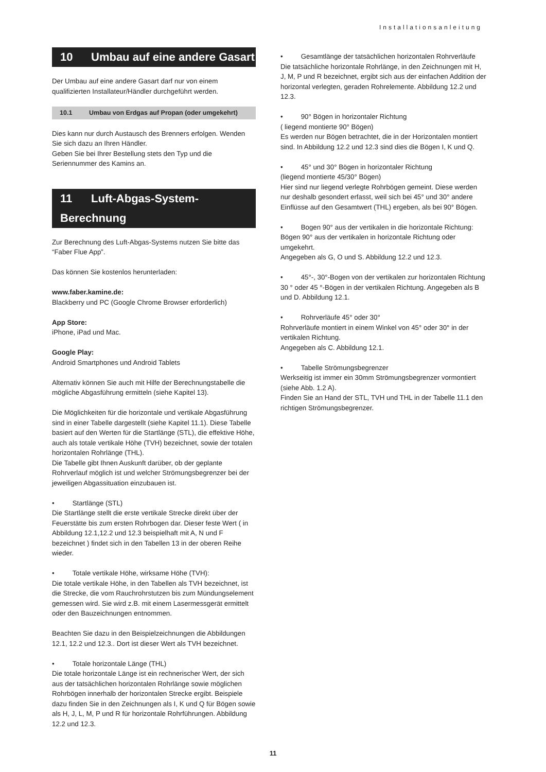Installationsanleitung
10 Umbau auf eine andere Gasart
Der Umbau auf eine andere Gasart darf nur von einem qualifizierten Installateur/Händler durchgeführt werden.
10.1 Umbau von Erdgas auf Propan (oder umgekehrt)
Dies kann nur durch Austausch des Brenners erfolgen. Wenden Sie sich dazu an Ihren Händler.
Geben Sie bei Ihrer Bestellung stets den Typ und die Seriennummer des Kamins an.
11 Luft-Abgas-System-Berechnung
Zur Berechnung des Luft-Abgas-Systems nutzen Sie bitte das “Faber Flue App”.
Das können Sie kostenlos herunterladen:
www.faber.kamine.de:
Blackberry und PC (Google Chrome Browser erforderlich)
App Store:
iPhone, iPad und Mac.
Google Play:
Android Smartphones und Android Tablets
Alternativ können Sie auch mit Hilfe der Berechnungstabelle die mögliche Abgasführung ermitteln (siehe Kapitel 13).
Die Möglichkeiten für die horizontale und vertikale Abgasführung sind in einer Tabelle dargestellt (siehe Kapitel 11.1). Diese Tabelle basiert auf den Werten für die Startlänge (STL), die effektive Höhe, auch als totale vertikale Höhe (TVH) bezeichnet, sowie der totalen horizontalen Rohrlänge (THL).
Die Tabelle gibt Ihnen Auskunft darüber, ob der geplante Rohrverlauf möglich ist und welcher Strömungsbegrenzer bei der jeweiligen Abgassituation einzubauen ist.
• Startlänge (STL)
Die Startlänge stellt die erste vertikale Strecke direkt über der Feuerstätte bis zum ersten Rohrbogen dar. Dieser feste Wert ( in Abbildung 12.1,12.2 und 12.3 beispielhaft mit A, N und F bezeichnet ) findet sich in den Tabellen 13 in der oberen Reihe wieder.
• Totale vertikale Höhe, wirksame Höhe (TVH):
Die totale vertikale Höhe, in den Tabellen als TVH bezeichnet, ist die Strecke, die vom Rauchrohrstutzen bis zum Mündungselement gemessen wird. Sie wird z.B. mit einem Lasermessgerät ermittelt oder den Bauzeichnungen entnommen.
Beachten Sie dazu in den Beispielzeichnungen die Abbildungen 12.1, 12.2 und 12.3.. Dort ist dieser Wert als TVH bezeichnet.
• Totale horizontale Länge (THL)
Die totale horizontale Länge ist ein rechnerischer Wert, der sich aus der tatsächlichen horizontalen Rohrlänge sowie möglichen Rohrbögen innerhalb der horizontalen Strecke ergibt. Beispiele dazu finden Sie in den Zeichnungen als I, K und Q für Bögen sowie als H, J, L, M, P und R für horizontale Rohrführungen. Abbildung 12.2 und 12.3.
• Gesamtlänge der tatsächlichen horizontalen Rohrverläufe
Die tatsächliche horizontale Rohrlänge, in den Zeichnungen mit H, J, M, P und R bezeichnet, ergibt sich aus der einfachen Addition der horizontal verlegten, geraden Rohrelemente. Abbildung 12.2 und 12.3.
• 90° Bögen in horizontaler Richtung
( liegend montierte 90° Bögen)
Es werden nur Bögen betrachtet, die in der Horizontalen montiert sind. In Abbildung 12.2 und 12.3 sind dies die Bögen I, K und Q.
• 45° und 30° Bögen in horizontaler Richtung
(liegend montierte 45/30° Bögen)
Hier sind nur liegend verlegte Rohrbögen gemeint. Diese werden nur deshalb gesondert erfasst, weil sich bei 45° und 30° andere Einflüsse auf den Gesamtwert (THL) ergeben, als bei 90° Bögen.
• Bogen 90° aus der vertikalen in die horizontale Richtung:
Bögen 90° aus der vertikalen in horizontale Richtung oder umgekehrt.
Angegeben als G, O und S. Abbildung 12.2 und 12.3.
• 45°-, 30°-Bogen von der vertikalen zur horizontalen Richtung
30 ° oder 45 °-Bögen in der vertikalen Richtung. Angegeben als B und D. Abbildung 12.1.
• Rohrverläufe 45° oder 30°
Rohrverläufe montiert in einem Winkel von 45° oder 30° in der vertikalen Richtung.
Angegeben als C. Abbildung 12.1.
• Tabelle Strömungsbegrenzer
Werkseitig ist immer ein 30mm Strömungsbegrenzer vormontiert (siehe Abb. 1.2 A).
Finden Sie an Hand der STL, TVH und THL in der Tabelle 11.1 den richtigen Strömungsbegrenzer.
11